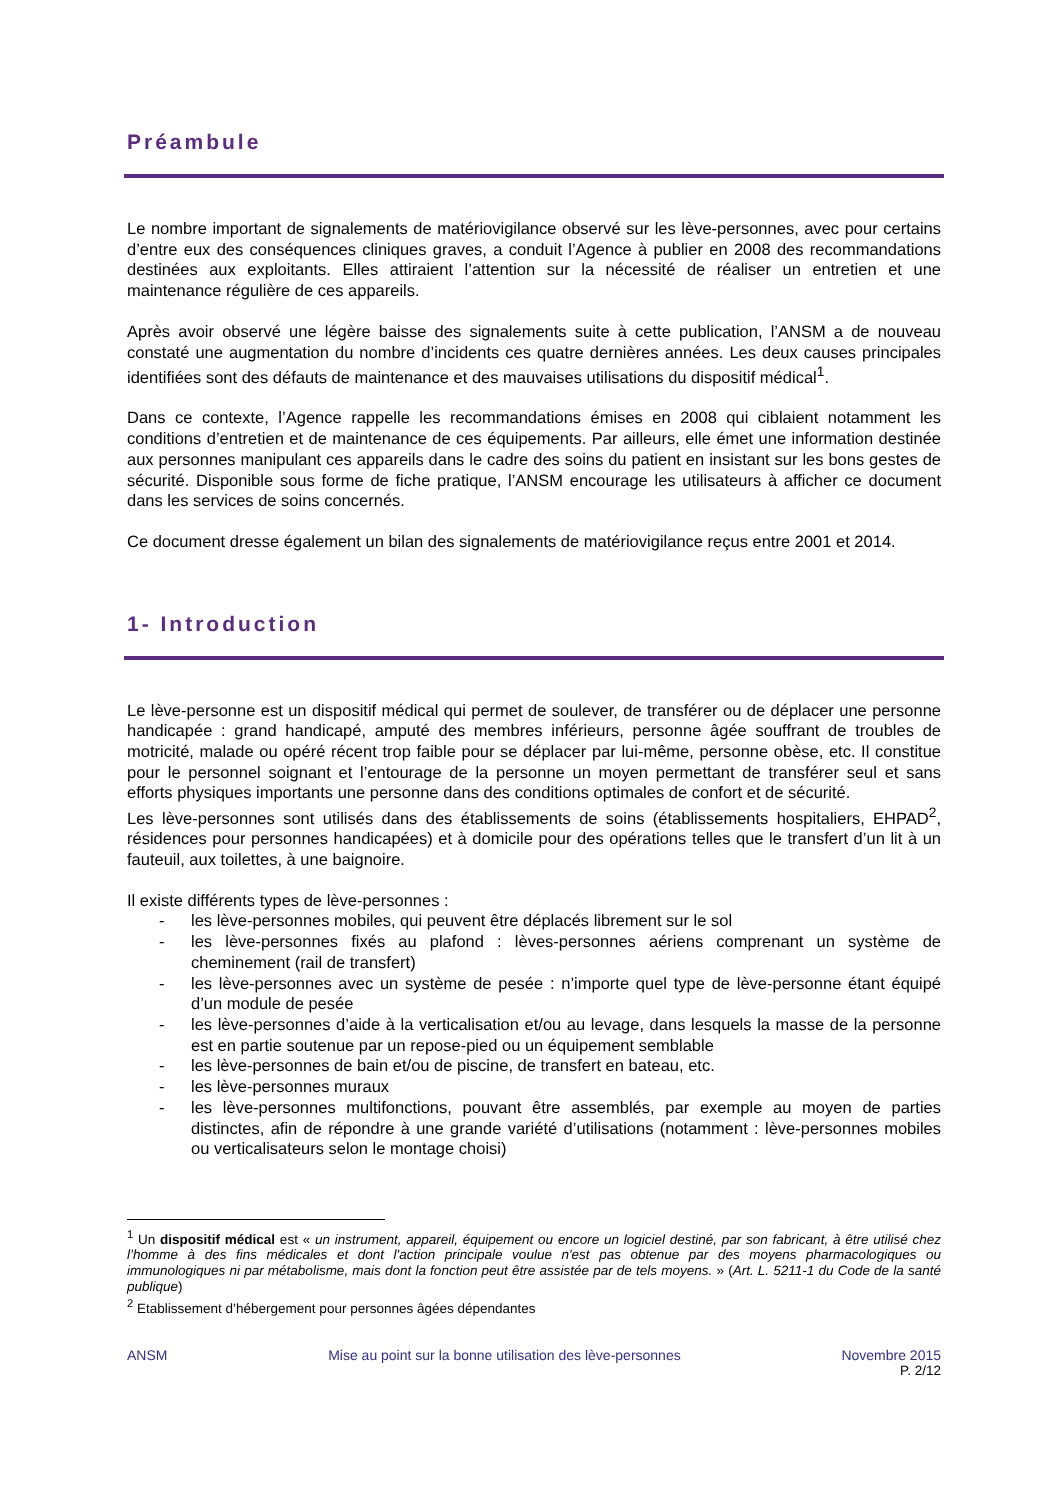Préambule
Le nombre important de signalements de matériovigilance observé sur les lève-personnes, avec pour certains d’entre eux des conséquences cliniques graves, a conduit l’Agence à publier en 2008 des recommandations destinées aux exploitants. Elles attiraient l’attention sur la nécessité de réaliser un entretien et une maintenance régulière de ces appareils.
Après avoir observé une légère baisse des signalements suite à cette publication, l’ANSM a de nouveau constaté une augmentation du nombre d’incidents ces quatre dernières années. Les deux causes principales identifiées sont des défauts de maintenance et des mauvaises utilisations du dispositif médical<sup>1</sup>.
Dans ce contexte, l’Agence rappelle les recommandations émises en 2008 qui ciblaient notamment les conditions d’entretien et de maintenance de ces équipements. Par ailleurs, elle émet une information destinée aux personnes manipulant ces appareils dans le cadre des soins du patient en insistant sur les bons gestes de sécurité. Disponible sous forme de fiche pratique, l’ANSM encourage les utilisateurs à afficher ce document dans les services de soins concernés.
Ce document dresse également un bilan des signalements de matériovigilance reçus entre 2001 et 2014.
1- Introduction
Le lève-personne est un dispositif médical qui permet de soulever, de transférer ou de déplacer une personne handicapée : grand handicapé, amputé des membres inférieurs, personne âgée souffrant de troubles de motricité, malade ou opéré récent trop faible pour se déplacer par lui-même, personne obèse, etc. Il constitue pour le personnel soignant et l’entourage de la personne un moyen permettant de transférer seul et sans efforts physiques importants une personne dans des conditions optimales de confort et de sécurité.
Les lève-personnes sont utilisés dans des établissements de soins (établissements hospitaliers, EHPAD<sup>2</sup>, résidences pour personnes handicapées) et à domicile pour des opérations telles que le transfert d’un lit à un fauteuil, aux toilettes, à une baignoire.
Il existe différents types de lève-personnes :
- les lève-personnes mobiles, qui peuvent être déplacés librement sur le sol
- les lève-personnes fixés au plafond : lèves-personnes aériens comprenant un système de cheminement (rail de transfert)
- les lève-personnes avec un système de pesée : n’importe quel type de lève-personne étant équipé d’un module de pesée
- les lève-personnes d’aide à la verticalisation et/ou au levage, dans lesquels la masse de la personne est en partie soutenue par un repose-pied ou un équipement semblable
- les lève-personnes de bain et/ou de piscine, de transfert en bateau, etc.
- les lève-personnes muraux
- les lève-personnes multifonctions, pouvant être assemblés, par exemple au moyen de parties distinctes, afin de répondre à une grande variété d’utilisations (notamment : lève-personnes mobiles ou verticalisateurs selon le montage choisi)
<sup>1</sup> Un dispositif médical est « un instrument, appareil, équipement ou encore un logiciel destiné, par son fabricant, à être utilisé chez l’homme à des fins médicales et dont l'action principale voulue n'est pas obtenue par des moyens pharmacologiques ou immunologiques ni par métabolisme, mais dont la fonction peut être assistée par de tels moyens. » (Art. L. 5211-1 du Code de la santé publique)
<sup>2</sup> Etablissement d’hébergement pour personnes âgées dépendantes
ANSM Mise au point sur la bonne utilisation des lève-personnes Novembre 2015
P. 2/12